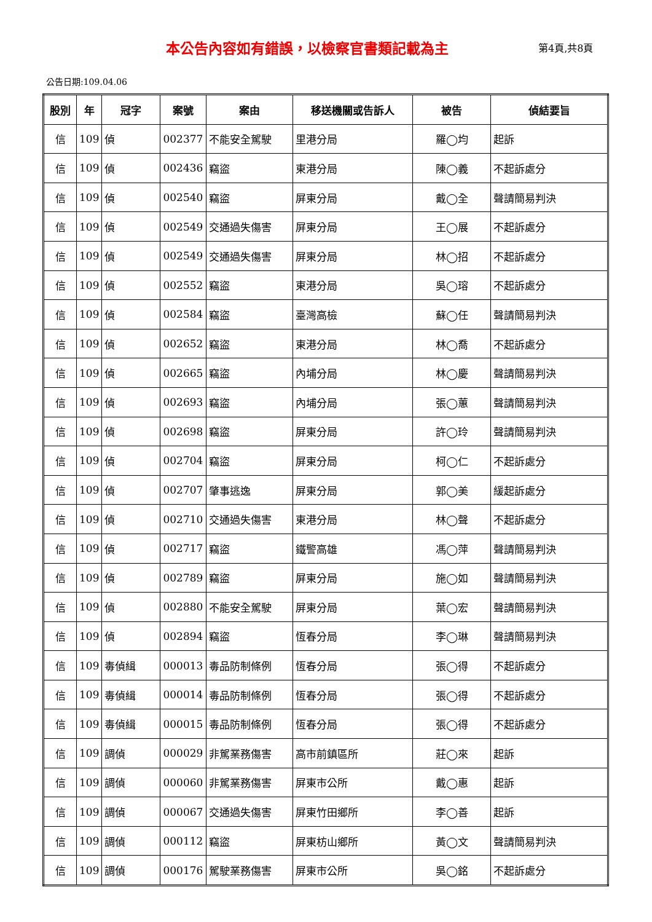本公告內容如有錯誤，以檢察官書類記載為主
第4頁,共8頁
公告日期:109.04.06
| 股別 | 年 | 冠字 | 案號 | 案由 | 移送機關或告訴人 | 被告 | 偵結要旨 |
| --- | --- | --- | --- | --- | --- | --- | --- |
| 信 | 109 | 偵 | 002377 | 不能安全駕駛 | 里港分局 | 羅◯均 | 起訴 |
| 信 | 109 | 偵 | 002436 | 竊盜 | 東港分局 | 陳◯義 | 不起訴處分 |
| 信 | 109 | 偵 | 002540 | 竊盜 | 屏東分局 | 戴◯全 | 聲請簡易判決 |
| 信 | 109 | 偵 | 002549 | 交通過失傷害 | 屏東分局 | 王◯展 | 不起訴處分 |
| 信 | 109 | 偵 | 002549 | 交通過失傷害 | 屏東分局 | 林◯招 | 不起訴處分 |
| 信 | 109 | 偵 | 002552 | 竊盜 | 東港分局 | 吳◯瑢 | 不起訴處分 |
| 信 | 109 | 偵 | 002584 | 竊盜 | 臺灣高檢 | 蘇◯任 | 聲請簡易判決 |
| 信 | 109 | 偵 | 002652 | 竊盜 | 東港分局 | 林◯喬 | 不起訴處分 |
| 信 | 109 | 偵 | 002665 | 竊盜 | 內埔分局 | 林◯慶 | 聲請簡易判決 |
| 信 | 109 | 偵 | 002693 | 竊盜 | 內埔分局 | 張◯蕙 | 聲請簡易判決 |
| 信 | 109 | 偵 | 002698 | 竊盜 | 屏東分局 | 許◯玲 | 聲請簡易判決 |
| 信 | 109 | 偵 | 002704 | 竊盜 | 屏東分局 | 柯◯仁 | 不起訴處分 |
| 信 | 109 | 偵 | 002707 | 肇事逃逸 | 屏東分局 | 郭◯美 | 緩起訴處分 |
| 信 | 109 | 偵 | 002710 | 交通過失傷害 | 東港分局 | 林◯聲 | 不起訴處分 |
| 信 | 109 | 偵 | 002717 | 竊盜 | 鐵警高雄 | 馮◯萍 | 聲請簡易判決 |
| 信 | 109 | 偵 | 002789 | 竊盜 | 屏東分局 | 施◯如 | 聲請簡易判決 |
| 信 | 109 | 偵 | 002880 | 不能安全駕駛 | 屏東分局 | 葉◯宏 | 聲請簡易判決 |
| 信 | 109 | 偵 | 002894 | 竊盜 | 恆春分局 | 李◯琳 | 聲請簡易判決 |
| 信 | 109 | 毒偵緝 | 000013 | 毒品防制條例 | 恆春分局 | 張◯得 | 不起訴處分 |
| 信 | 109 | 毒偵緝 | 000014 | 毒品防制條例 | 恆春分局 | 張◯得 | 不起訴處分 |
| 信 | 109 | 毒偵緝 | 000015 | 毒品防制條例 | 恆春分局 | 張◯得 | 不起訴處分 |
| 信 | 109 | 調偵 | 000029 | 非駕業務傷害 | 高市前鎮區所 | 莊◯來 | 起訴 |
| 信 | 109 | 調偵 | 000060 | 非駕業務傷害 | 屏東市公所 | 戴◯惠 | 起訴 |
| 信 | 109 | 調偵 | 000067 | 交通過失傷害 | 屏東竹田鄉所 | 李◯善 | 起訴 |
| 信 | 109 | 調偵 | 000112 | 竊盜 | 屏東枋山鄉所 | 黃◯文 | 聲請簡易判決 |
| 信 | 109 | 調偵 | 000176 | 駕駛業務傷害 | 屏東市公所 | 吳◯銘 | 不起訴處分 |